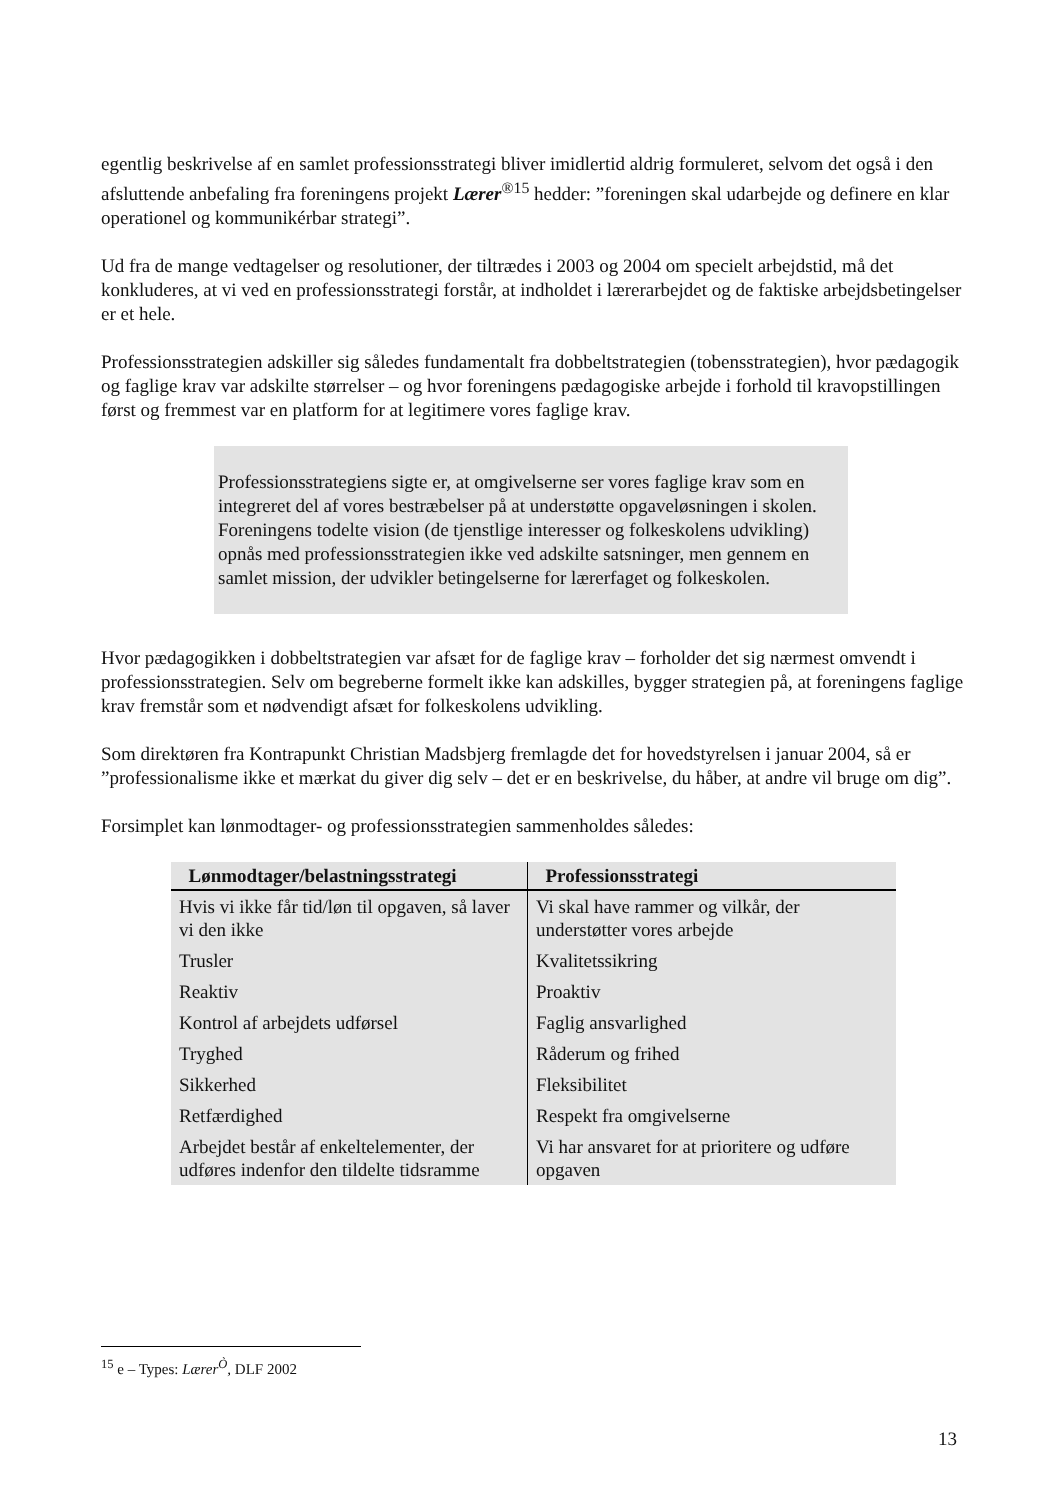egentlig beskrivelse af en samlet professionsstrategi bliver imidlertid aldrig formuleret, selvom det også i den afsluttende anbefaling fra foreningens projekt Lærer<sup>®15</sup> hedder: ”foreningen skal udarbejde og definere en klar operationel og kommunikérbar strategi”.
Ud fra de mange vedtagelser og resolutioner, der tiltrædes i 2003 og 2004 om specielt arbejdstid, må det konkluderes, at vi ved en professionsstrategi forstår, at indholdet i lærerarbejdet og de faktiske arbejdsbetingelser er et hele.
Professionsstrategien adskiller sig således fundamentalt fra dobbeltstrategien (tobensstrategien), hvor pædagogik og faglige krav var adskilte størrelser – og hvor foreningens pædagogiske arbejde i forhold til kravopstillingen først og fremmest var en platform for at legitimere vores faglige krav.
Professionsstrategiens sigte er, at omgivelserne ser vores faglige krav som en integreret del af vores bestræbelser på at understøtte opgaveløsningen i skolen. Foreningens todelte vision (de tjenstlige interesser og folkeskolens udvikling) opnås med professionsstrategien ikke ved adskilte satsninger, men gennem en samlet mission, der udvikler betingelserne for lærerfaget og folkeskolen.
Hvor pædagogikken i dobbeltstrategien var afsæt for de faglige krav – forholder det sig nærmest omvendt i professionsstrategien. Selv om begreberne formelt ikke kan adskilles, bygger strategien på, at foreningens faglige krav fremstår som et nødvendigt afsæt for folkeskolens udvikling.
Som direktøren fra Kontrapunkt Christian Madsbjerg fremlagde det for hovedstyrelsen i januar 2004, så er ”professionalisme ikke et mærkat du giver dig selv – det er en beskrivelse, du håber, at andre vil bruge om dig”.
Forsimplet kan lønmodtager- og professionsstrategien sammenholdes således:
| Lønmodtager/belastningsstrategi | Professionsstrategi |
| --- | --- |
| Hvis vi ikke får tid/løn til opgaven, så laver vi den ikke | Vi skal have rammer og vilkår, der understøtter vores arbejde |
| Trusler | Kvalitetssikring |
| Reaktiv | Proaktiv |
| Kontrol af arbejdets udførsel | Faglig ansvarlighed |
| Tryghed | Råderum og frihed |
| Sikkerhed | Fleksibilitet |
| Retfærdighed | Respekt fra omgivelserne |
| Arbejdet består af enkeltelementer, der udføres indenfor den tildelte tidsramme | Vi har ansvaret for at prioritere og udføre opgaven |
<sup>15</sup> e – Types: Lærer<sup>Ò</sup>, DLF 2002
13